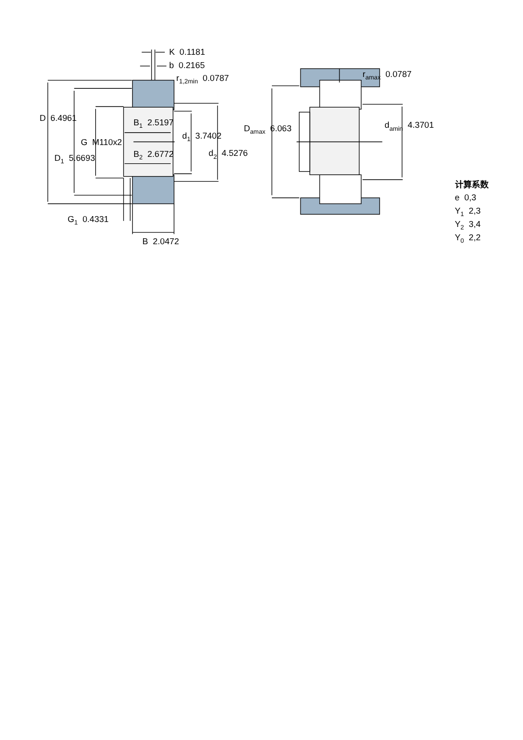K 0.1181
b 0.2165
r1,2min 0.0787
D 6.4961
B1 2.5197
d1 3.7402
G M110x2
B2 2.6772
d2 4.5276
D1 5.6693
G1 0.4331
B 2.0472
ramax 0.0787
Damax 6.063
damin 4.3701
计算系数
e 0,3
Y1 2,3
Y2 3,4
Y0 2,2